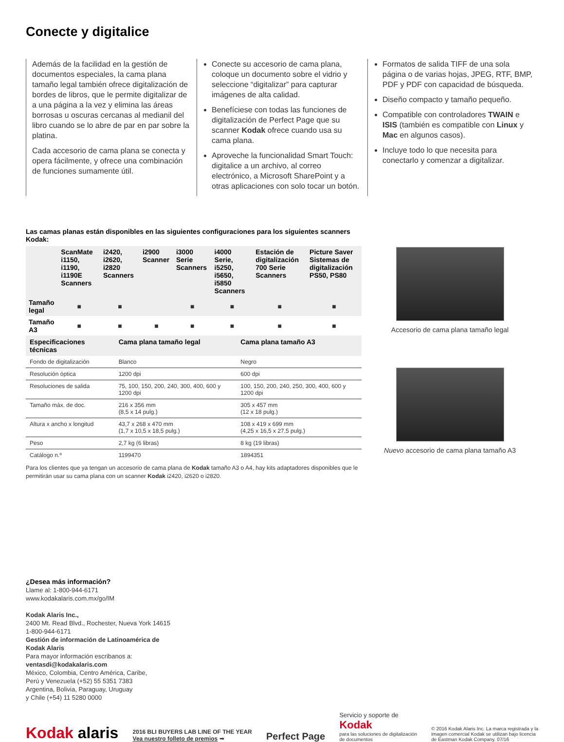Conecte y digitalice
Además de la facilidad en la gestión de documentos especiales, la cama plana tamaño legal también ofrece digitalización de bordes de libros, que le permite digitalizar de a una página a la vez y elimina las áreas borrosas u oscuras cercanas al medianil del libro cuando se lo abre de par en par sobre la platina.
Cada accesorio de cama plana se conecta y opera fácilmente, y ofrece una combinación de funciones sumamente útil.
Conecte su accesorio de cama plana, coloque un documento sobre el vidrio y seleccione “digitalizar” para capturar imágenes de alta calidad.
Benefíciese con todas las funciones de digitalización de Perfect Page que su scanner Kodak ofrece cuando usa su cama plana.
Aproveche la funcionalidad Smart Touch: digitalice a un archivo, al correo electrónico, a Microsoft SharePoint y a otras aplicaciones con solo tocar un botón.
Formatos de salida TIFF de una sola página o de varias hojas, JPEG, RTF, BMP, PDF y PDF con capacidad de búsqueda.
Diseño compacto y tamaño pequeño.
Compatible con controladores TWAIN e ISIS (también es compatible con Linux y Mac en algunos casos).
Incluye todo lo que necesita para conectarlo y comenzar a digitalizar.
Las camas planas están disponibles en las siguientes configuraciones para los siguientes scanners Kodak:
| | ScanMate i1150, i1190, i1190E Scanners | i2420, i2620, i2820 Scanners | i2900 Scanner | i3000 Serie Scanners | i4000 Serie, i5250, i5650, i5850 Scanners | Estación de digitalización 700 Serie Scanners | Picture Saver Sistemas de digitalización PS50, PS80 |
| --- | --- | --- | --- | --- | --- | --- | --- |
| Tamaño legal | ■ | ■ | | ■ | ■ | ■ | ■ |
| Tamaño A3 | ■ | ■ | ■ | ■ | ■ | ■ | ■ |
| Especificaciones técnicas | Cama plana tamaño legal | Cama plana tamaño A3 |
| --- | --- | --- |
| Fondo de digitalización | Blanco | Negro |
| Resolución óptica | 1200 dpi | 600 dpi |
| Resoluciones de salida | 75, 100, 150, 200, 240, 300, 400, 600 y 1200 dpi | 100, 150, 200, 240, 250, 300, 400, 600 y 1200 dpi |
| Tamaño máx. de doc. | 216 x 356 mm (8,5 x 14 pulg.) | 305 x 457 mm (12 x 18 pulg.) |
| Altura x ancho x longitud | 43,7 x 268 x 470 mm (1,7 x 10,5 x 18,5 pulg.) | 108 x 419 x 699 mm (4,25 x 16,5 x 27,5 pulg.) |
| Peso | 2,7 kg (6 libras) | 8 kg (19 libras) |
| Catálogo n.º | 1199470 | 1894351 |
Para los clientes que ya tengan un accesorio de cama plana de Kodak tamaño A3 o A4, hay kits adaptadores disponibles que le permitirán usar su cama plana con un scanner Kodak i2420, i2620 o i2820.
Accesorio de cama plana tamaño legal
Nuevo accesorio de cama plana tamaño A3
¿Desea más información?
Llame al: 1-800-944-6171
www.kodakalaris.com.mx/go/IM
Kodak Alaris Inc.,
2400 Mt. Read Blvd., Rochester, Nueva York 14615
1-800-944-6171
Gestión de información de Latinoamérica de
Kodak Alaris
Para mayor información escribanos a:
ventasdi@kodakalaris.com
México, Colombia, Centro América, Caribe,
Perú y Venezuela (+52) 55 5351 7383
Argentina, Bolivia, Paraguay, Uruguay
y Chile (+54) 11 5280 0000
Kodak alaris
2016 BLI BUYERS LAB LINE OF THE YEAR
Vea nuestro folleto de premios ➡
Perfect Page
Servicio y soporte de
Kodak
para las soluciones de digitalización
de documentos
© 2016 Kodak Alaris Inc. La marca registrada y la
imagen comercial Kodak se utilizan bajo licencia
de Eastman Kodak Company. 07/16